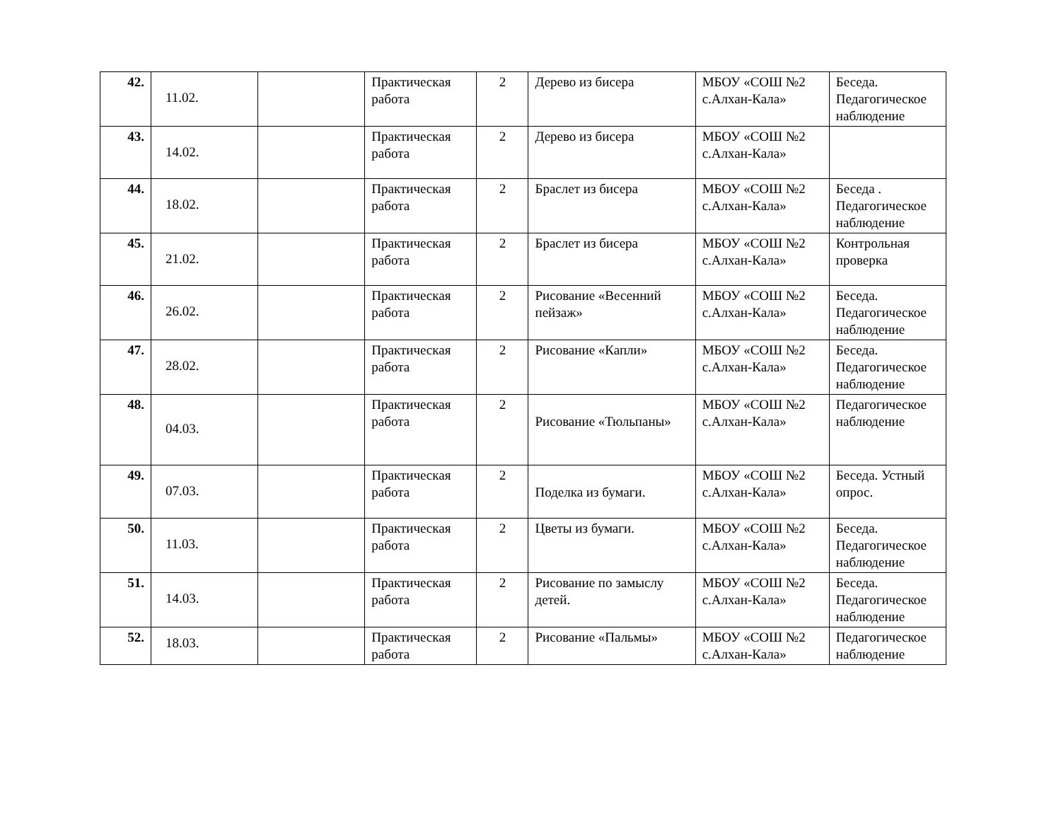| 42. | 11.02. | | Практическая работа | 2 | Дерево из бисера | МБОУ «СОШ №2 с.Алхан-Кала» | Беседа. Педагогическое наблюдение |
| 43. | 14.02. | | Практическая работа | 2 | Дерево из бисера | МБОУ «СОШ №2 с.Алхан-Кала» | |
| 44. | 18.02. | | Практическая работа | 2 | Браслет из бисера | МБОУ «СОШ №2 с.Алхан-Кала» | Беседа . Педагогическое наблюдение |
| 45. | 21.02. | | Практическая работа | 2 | Браслет из бисера | МБОУ «СОШ №2 с.Алхан-Кала» | Контрольная проверка |
| 46. | 26.02. | | Практическая работа | 2 | Рисование «Весенний пейзаж» | МБОУ «СОШ №2 с.Алхан-Кала» | Беседа. Педагогическое наблюдение |
| 47. | 28.02. | | Практическая работа | 2 | Рисование «Капли» | МБОУ «СОШ №2 с.Алхан-Кала» | Беседа. Педагогическое наблюдение |
| 48. | 04.03. | | Практическая работа | 2 | Рисование «Тюльпаны» | МБОУ «СОШ №2 с.Алхан-Кала» | Педагогическое наблюдение |
| 49. | 07.03. | | Практическая работа | 2 | Поделка из бумаги. | МБОУ «СОШ №2 с.Алхан-Кала» | Беседа. Устный опрос. |
| 50. | 11.03. | | Практическая работа | 2 | Цветы из бумаги. | МБОУ «СОШ №2 с.Алхан-Кала» | Беседа. Педагогическое наблюдение |
| 51. | 14.03. | | Практическая работа | 2 | Рисование по замыслу детей. | МБОУ «СОШ №2 с.Алхан-Кала» | Беседа. Педагогическое наблюдение |
| 52. | 18.03. | | Практическая работа | 2 | Рисование «Пальмы» | МБОУ «СОШ №2 с.Алхан-Кала» | Педагогическое наблюдение |